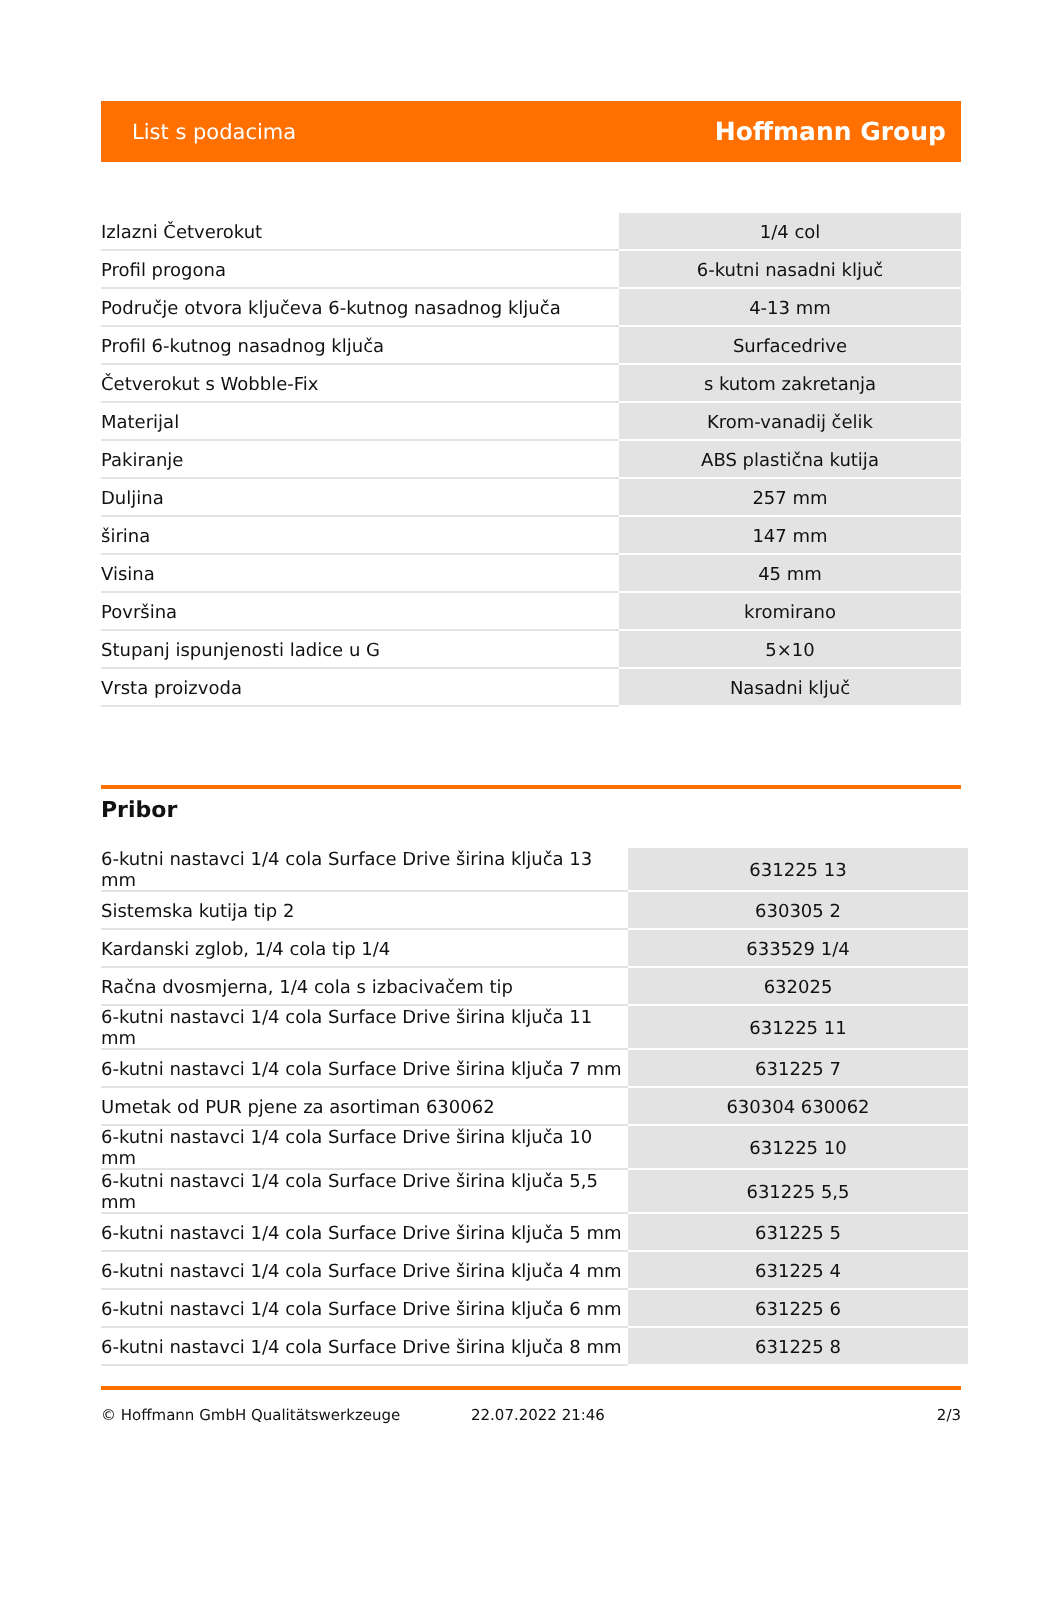List s podacima Hoffmann Group
| Izlazni Četverokut | 1/4 col |
| Profil progona | 6-kutni nasadni ključ |
| Područje otvora ključeva 6-kutnog nasadnog ključa | 4-13 mm |
| Profil 6-kutnog nasadnog ključa | Surfacedrive |
| Četverokut s Wobble-Fix | s kutom zakretanja |
| Materijal | Krom-vanadij čelik |
| Pakiranje | ABS plastična kutija |
| Duljina | 257 mm |
| širina | 147 mm |
| Visina | 45 mm |
| Površina | kromirano |
| Stupanj ispunjenosti ladice u G | 5×10 |
| Vrsta proizvoda | Nasadni ključ |
Pribor
| 6-kutni nastavci 1/4 cola Surface Drive širina ključa 13 mm | 631225 13 |
| Sistemska kutija tip 2 | 630305 2 |
| Kardanski zglob, 1/4 cola tip 1/4 | 633529 1/4 |
| Račna dvosmjerna, 1/4 cola s izbacivačem tip | 632025 |
| 6-kutni nastavci 1/4 cola Surface Drive širina ključa 11 mm | 631225 11 |
| 6-kutni nastavci 1/4 cola Surface Drive širina ključa 7 mm | 631225 7 |
| Umetak od PUR pjene za asortiman 630062 | 630304 630062 |
| 6-kutni nastavci 1/4 cola Surface Drive širina ključa 10 mm | 631225 10 |
| 6-kutni nastavci 1/4 cola Surface Drive širina ključa 5,5 mm | 631225 5,5 |
| 6-kutni nastavci 1/4 cola Surface Drive širina ključa 5 mm | 631225 5 |
| 6-kutni nastavci 1/4 cola Surface Drive širina ključa 4 mm | 631225 4 |
| 6-kutni nastavci 1/4 cola Surface Drive širina ključa 6 mm | 631225 6 |
| 6-kutni nastavci 1/4 cola Surface Drive širina ključa 8 mm | 631225 8 |
© Hoffmann GmbH Qualitätswerkzeuge 22.07.2022 21:46 2/3